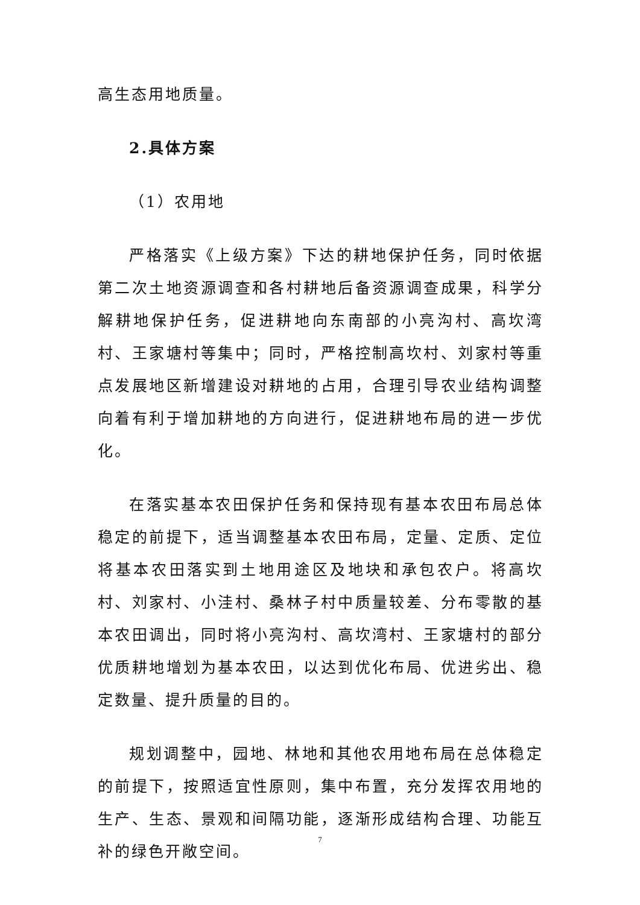高生态用地质量。
2.具体方案
（1）农用地
严格落实《上级方案》下达的耕地保护任务，同时依据第二次土地资源调查和各村耕地后备资源调查成果，科学分解耕地保护任务，促进耕地向东南部的小亮沟村、高坎湾村、王家塘村等集中；同时，严格控制高坎村、刘家村等重点发展地区新增建设对耕地的占用，合理引导农业结构调整向着有利于增加耕地的方向进行，促进耕地布局的进一步优化。
在落实基本农田保护任务和保持现有基本农田布局总体稳定的前提下，适当调整基本农田布局，定量、定质、定位将基本农田落实到土地用途区及地块和承包农户。将高坎村、刘家村、小洼村、桑林子村中质量较差、分布零散的基本农田调出，同时将小亮沟村、高坎湾村、王家塘村的部分优质耕地增划为基本农田，以达到优化布局、优进劣出、稳定数量、提升质量的目的。
规划调整中，园地、林地和其他农用地布局在总体稳定的前提下，按照适宜性原则，集中布置，充分发挥农用地的生产、生态、景观和间隔功能，逐渐形成结构合理、功能互补的绿色开敞空间。
7